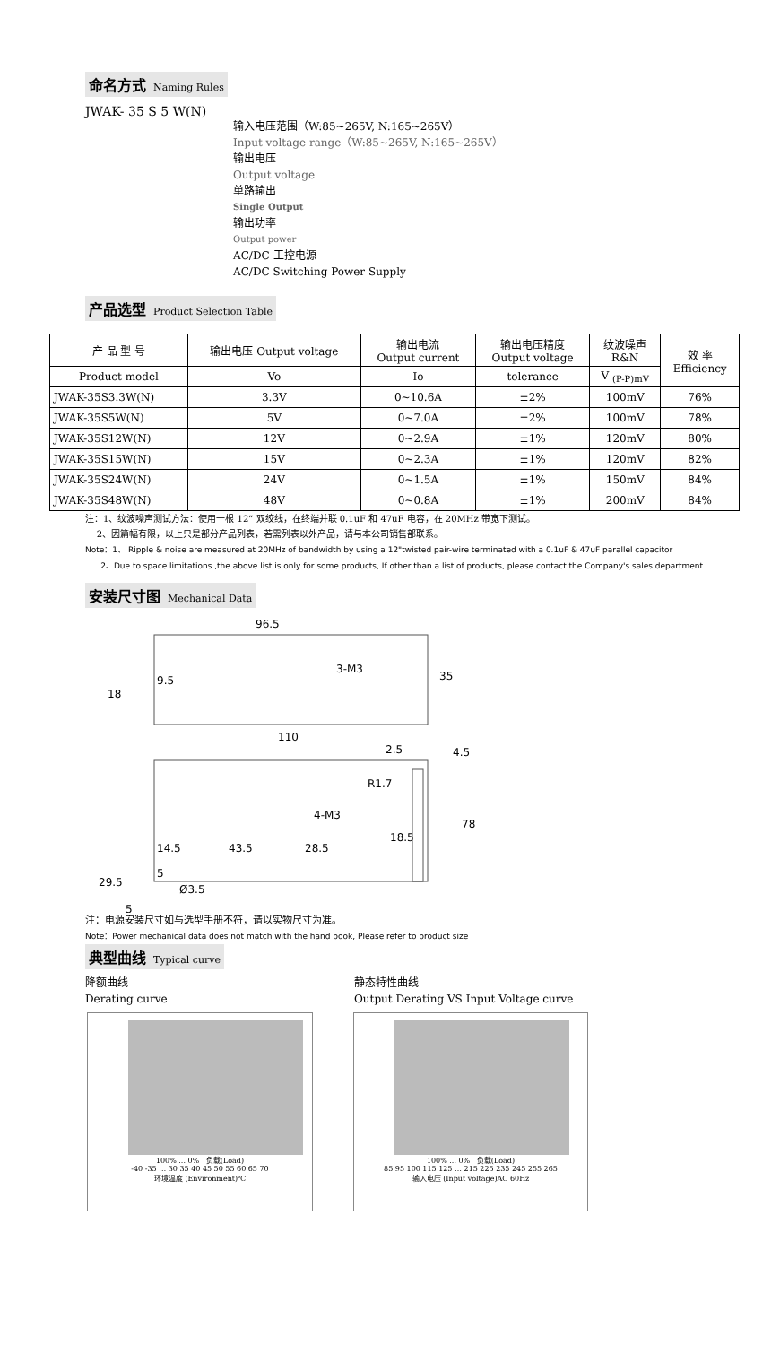命名方式 Naming Rules
JWAK- 35 S 5 W(N)
输入电压范围（W:85~265V, N:165~265V）
Input voltage range（W:85~265V, N:165~265V）
输出电压
Output voltage
单路输出
Single Output
输出功率
Output power
AC/DC 工控电源
AC/DC Switching Power Supply
产品选型 Product Selection Table
| 产 品 型 号 | 输出电压 Output voltage | 输出电流 Output current | 输出电压精度 Output voltage | 纹波噪声 R&N | 效 率 Efficiency |
| Product model | Vo | Io | tolerance | V <sub>(P-P)mV</sub> | |
| JWAK-35S3.3W(N) | 3.3V | 0~10.6A | ±2% | 100mV | 76% |
| JWAK-35S5W(N) | 5V | 0~7.0A | ±2% | 100mV | 78% |
| JWAK-35S12W(N) | 12V | 0~2.9A | ±1% | 120mV | 80% |
| JWAK-35S15W(N) | 15V | 0~2.3A | ±1% | 120mV | 82% |
| JWAK-35S24W(N) | 24V | 0~1.5A | ±1% | 150mV | 84% |
| JWAK-35S48W(N) | 48V | 0~0.8A | ±1% | 200mV | 84% |
注：1、纹波噪声测试方法：使用一根 12” 双绞线，在终端并联 0.1uF 和 47uF 电容，在 20MHz 带宽下测试。
2、因篇幅有限，以上只是部分产品列表，若需列表以外产品，请与本公司销售部联系。
Note：1、 Ripple & noise are measured at 20MHz of bandwidth by using a 12"twisted pair-wire terminated with a 0.1uF & 47uF parallel capacitor
2、Due to space limitations ,the above list is only for some products, If other than a list of products, please contact the Company's sales department.
安装尺寸图 Mechanical Data
96.5
110
3-M3
35
18
9.5
2.5
4.5
R1.7
4-M3
14.5
43.5
28.5
18.5
78
29.5
5
Ø3.5
5
注：电源安装尺寸如与选型手册不符，请以实物尺寸为准。
Note：Power mechanical data does not match with the hand book, Please refer to product size
典型曲线 Typical curve
降额曲线
Derating curve
静态特性曲线
Output Derating VS Input Voltage curve
100% ... 0% 负载(Load)
-40 -35 … 30 35 40 45 50 55 60 65 70
环境温度 (Environment)℃
100% ... 0% 负载(Load)
85 95 100 115 125 … 215 225 235 245 255 265
输入电压 (Input voltage)AC 60Hz